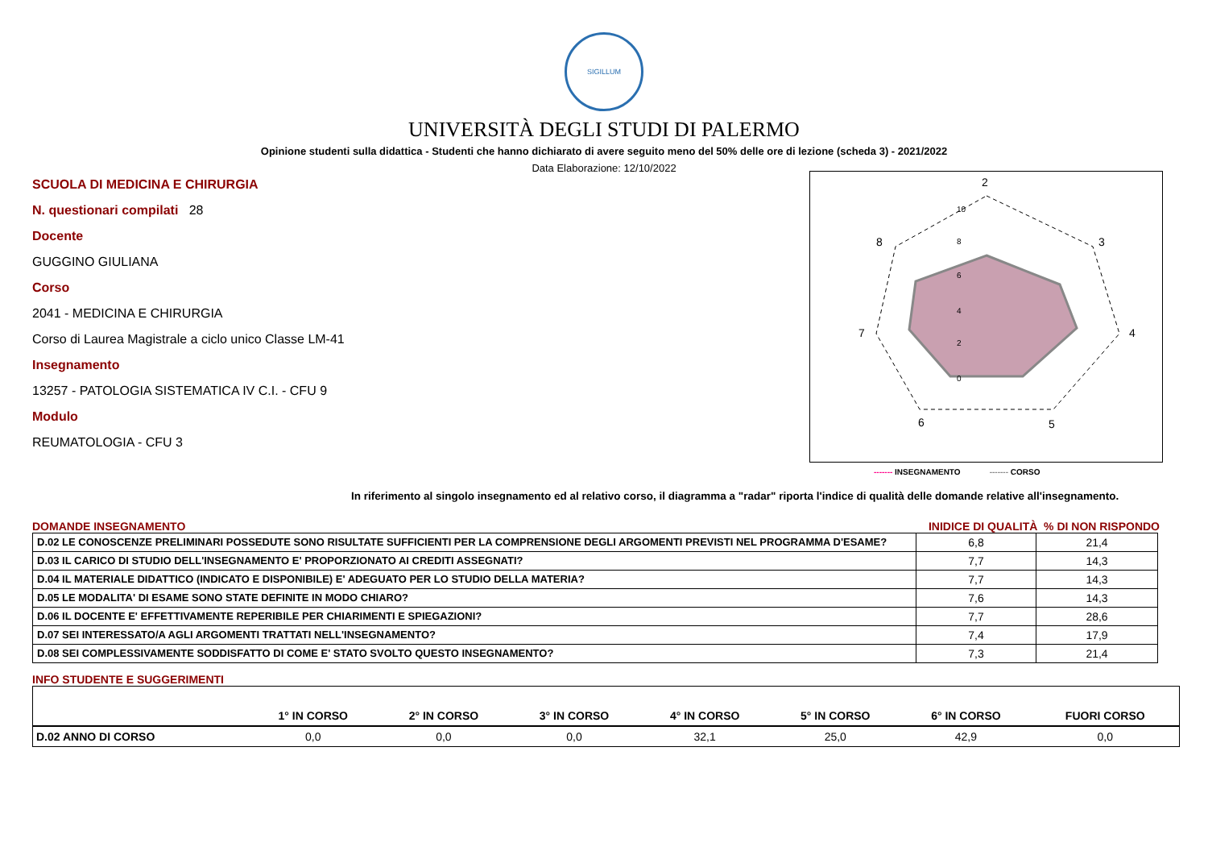SIGILLUM
UNIVERSITÀ DEGLI STUDI DI PALERMO
Opinione studenti sulla didattica - Studenti che hanno dichiarato di avere seguito meno del 50% delle ore di lezione (scheda 3) - 2021/2022
Data Elaborazione: 12/10/2022
SCUOLA DI MEDICINA E CHIRURGIA
N. questionari compilati 28
Docente
GUGGINO GIULIANA
Corso
2041 - MEDICINA E CHIRURGIA
Corso di Laurea Magistrale a ciclo unico Classe LM-41
Insegnamento
13257 - PATOLOGIA SISTEMATICA IV C.I. - CFU 9
Modulo
REUMATOLOGIA - CFU 3
2
3
4
5
6
7
8
10
8
6
4
2
0
------- INSEGNAMENTO ------- CORSO
In riferimento al singolo insegnamento ed al relativo corso, il diagramma a "radar" riporta l'indice di qualità delle domande relative all'insegnamento.
DOMANDE INSEGNAMENTO INIDICE DI QUALITÀ % DI NON RISPONDO
| D.02 LE CONOSCENZE PRELIMINARI POSSEDUTE SONO RISULTATE SUFFICIENTI PER LA COMPRENSIONE DEGLI ARGOMENTI PREVISTI NEL PROGRAMMA D'ESAME? | 6,8 | 21,4 |
| D.03 IL CARICO DI STUDIO DELL'INSEGNAMENTO E' PROPORZIONATO AI CREDITI ASSEGNATI? | 7,7 | 14,3 |
| D.04 IL MATERIALE DIDATTICO (INDICATO E DISPONIBILE) E' ADEGUATO PER LO STUDIO DELLA MATERIA? | 7,7 | 14,3 |
| D.05 LE MODALITA' DI ESAME SONO STATE DEFINITE IN MODO CHIARO? | 7,6 | 14,3 |
| D.06 IL DOCENTE E' EFFETTIVAMENTE REPERIBILE PER CHIARIMENTI E SPIEGAZIONI? | 7,7 | 28,6 |
| D.07 SEI INTERESSATO/A AGLI ARGOMENTI TRATTATI NELL'INSEGNAMENTO? | 7,4 | 17,9 |
| D.08 SEI COMPLESSIVAMENTE SODDISFATTO DI COME E' STATO SVOLTO QUESTO INSEGNAMENTO? | 7,3 | 21,4 |
INFO STUDENTE E SUGGERIMENTI
| | 1° IN CORSO | 2° IN CORSO | 3° IN CORSO | 4° IN CORSO | 5° IN CORSO | 6° IN CORSO | FUORI CORSO |
| --- | --- | --- | --- | --- | --- | --- | --- |
| D.02 ANNO DI CORSO | 0,0 | 0,0 | 0,0 | 32,1 | 25,0 | 42,9 | 0,0 |